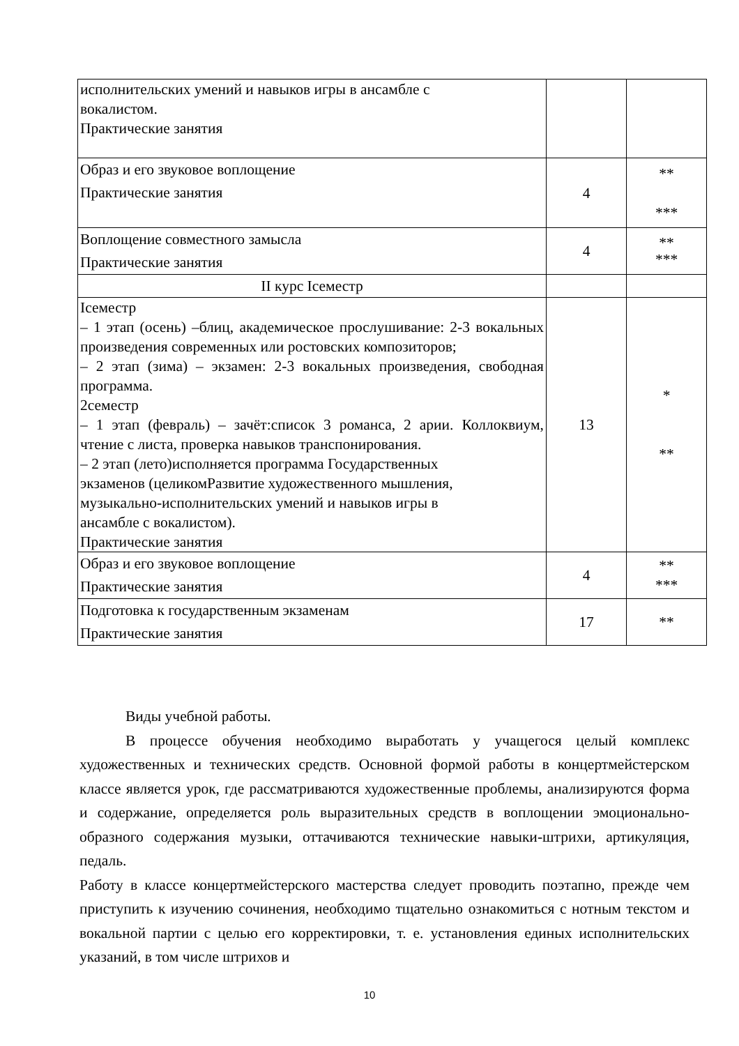| исполнительских умений и навыков игры в ансамбле с вокалистом. Практические занятия | | |
| Образ и его звуковое воплощение Практические занятия | 4 | ** *** |
| Воплощение совместного замысла Практические занятия | 4 | ** *** |
| II курс Iсеместр | | |
| Iсеместр – 1 этап (осень) –блиц, академическое прослушивание: 2-3 вокальных произведения современных или ростовских композиторов; – 2 этап (зима) – экзамен: 2-3 вокальных произведения, свободная программа. 2семестр – 1 этап (февраль) – зачёт:список 3 романса, 2 арии. Коллоквиум, чтение с листа, проверка навыков транспонирования. – 2 этап (лето)исполняется программа Государственных экзаменов (целикомРазвитие художественного мышления, музыкально-исполнительских умений и навыков игры в ансамбле с вокалистом). Практические занятия | 13 | * ** |
| Образ и его звуковое воплощение Практические занятия | 4 | ** *** |
| Подготовка к государственным экзаменам Практические занятия | 17 | ** |
Виды учебной работы.
В процессе обучения необходимо выработать у учащегося целый комплекс художественных и технических средств. Основной формой работы в концертмейстерском классе является урок, где рассматриваются художественные проблемы, анализируются форма и содержание, определяется роль выразительных средств в воплощении эмоционально-образного содержания музыки, оттачиваются технические навыки-штрихи, артикуляция, педаль.
Работу в классе концертмейстерского мастерства следует проводить поэтапно, прежде чем приступить к изучению сочинения, необходимо тщательно ознакомиться с нотным текстом и вокальной партии с целью его корректировки, т. е. установления единых исполнительских указаний, в том числе штрихов и
10